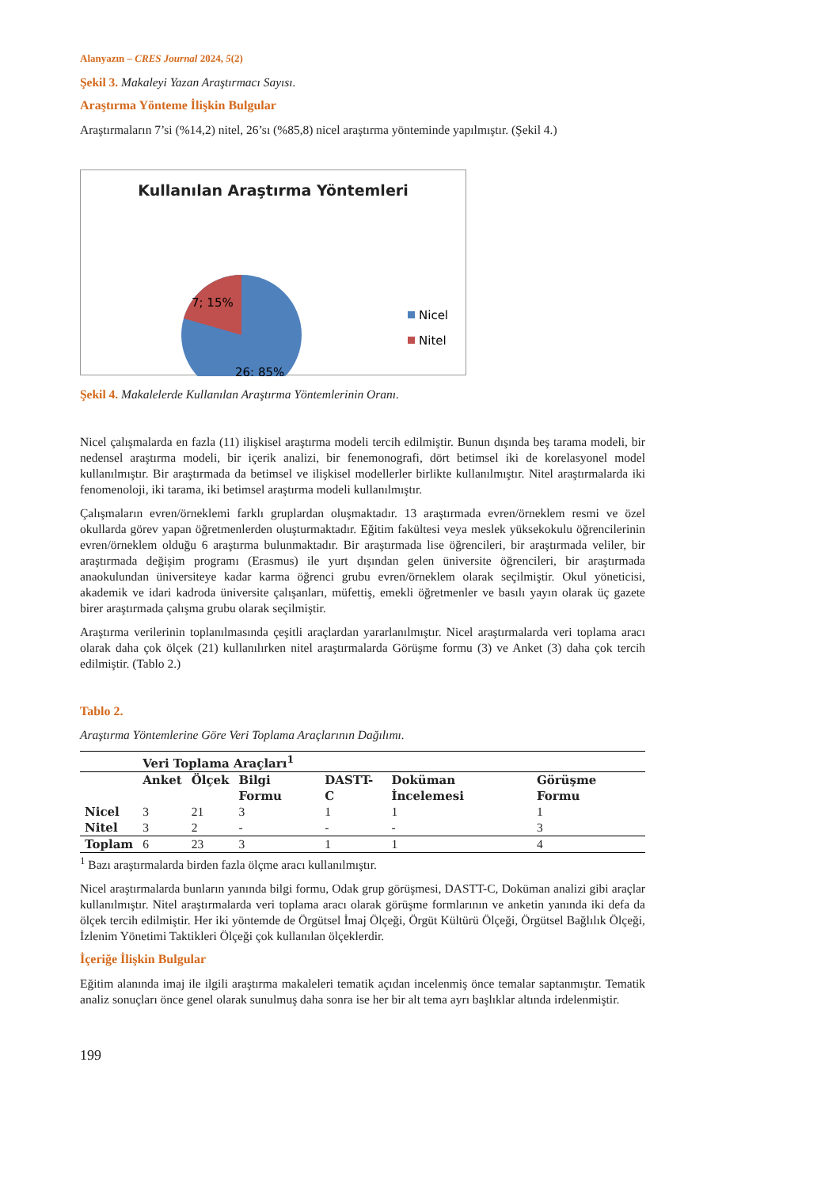Alanyazın – CRES Journal 2024, 5(2)
Şekil 3. Makaleyi Yazan Araştırmacı Sayısı.
Araştırma Yönteme İlişkin Bulgular
Araştırmaların 7’si (%14,2) nitel, 26’sı (%85,8) nicel araştırma yönteminde yapılmıştır. (Şekil 4.)
Kullanılan Araştırma Yöntemleri
7; 15%
26; 85%
Nicel
Nitel
Şekil 4. Makalelerde Kullanılan Araştırma Yöntemlerinin Oranı.
Nicel çalışmalarda en fazla (11) ilişkisel araştırma modeli tercih edilmiştir. Bunun dışında beş tarama modeli, bir nedensel araştırma modeli, bir içerik analizi, bir fenemonografi, dört betimsel iki de korelasyonel model kullanılmıştır. Bir araştırmada da betimsel ve ilişkisel modellerler birlikte kullanılmıştır. Nitel araştırmalarda iki fenomenoloji, iki tarama, iki betimsel araştırma modeli kullanılmıştır.
Çalışmaların evren/örneklemi farklı gruplardan oluşmaktadır. 13 araştırmada evren/örneklem resmi ve özel okullarda görev yapan öğretmenlerden oluşturmaktadır. Eğitim fakültesi veya meslek yüksekokulu öğrencilerinin evren/örneklem olduğu 6 araştırma bulunmaktadır. Bir araştırmada lise öğrencileri, bir araştırmada veliler, bir araştırmada değişim programı (Erasmus) ile yurt dışından gelen üniversite öğrencileri, bir araştırmada anaokulundan üniversiteye kadar karma öğrenci grubu evren/örneklem olarak seçilmiştir. Okul yöneticisi, akademik ve idari kadroda üniversite çalışanları, müfettiş, emekli öğretmenler ve basılı yayın olarak üç gazete birer araştırmada çalışma grubu olarak seçilmiştir.
Araştırma verilerinin toplanılmasında çeşitli araçlardan yararlanılmıştır. Nicel araştırmalarda veri toplama aracı olarak daha çok ölçek (21) kullanılırken nitel araştırmalarda Görüşme formu (3) ve Anket (3) daha çok tercih edilmiştir. (Tablo 2.)
Tablo 2.
Araştırma Yöntemlerine Göre Veri Toplama Araçlarının Dağılımı.
| | Veri Toplama Araçları<sup>1</sup> | | | | | |
| --- | --- | --- | --- | --- | --- | --- |
| | Anket | Ölçek | Bilgi Formu | DASTT-C | Doküman İncelemesi | Görüşme Formu |
| Nicel | 3 | 21 | 3 | 1 | 1 | 1 |
| Nitel | 3 | 2 | - | - | - | 3 |
| Toplam | 6 | 23 | 3 | 1 | 1 | 4 |
<sup>1</sup> Bazı araştırmalarda birden fazla ölçme aracı kullanılmıştır.
Nicel araştırmalarda bunların yanında bilgi formu, Odak grup görüşmesi, DASTT-C, Doküman analizi gibi araçlar kullanılmıştır. Nitel araştırmalarda veri toplama aracı olarak görüşme formlarının ve anketin yanında iki defa da ölçek tercih edilmiştir. Her iki yöntemde de Örgütsel İmaj Ölçeği, Örgüt Kültürü Ölçeği, Örgütsel Bağlılık Ölçeği, İzlenim Yönetimi Taktikleri Ölçeği çok kullanılan ölçeklerdir.
İçeriğe İlişkin Bulgular
Eğitim alanında imaj ile ilgili araştırma makaleleri tematik açıdan incelenmiş önce temalar saptanmıştır. Tematik analiz sonuçları önce genel olarak sunulmuş daha sonra ise her bir alt tema ayrı başlıklar altında irdelenmiştir.
199